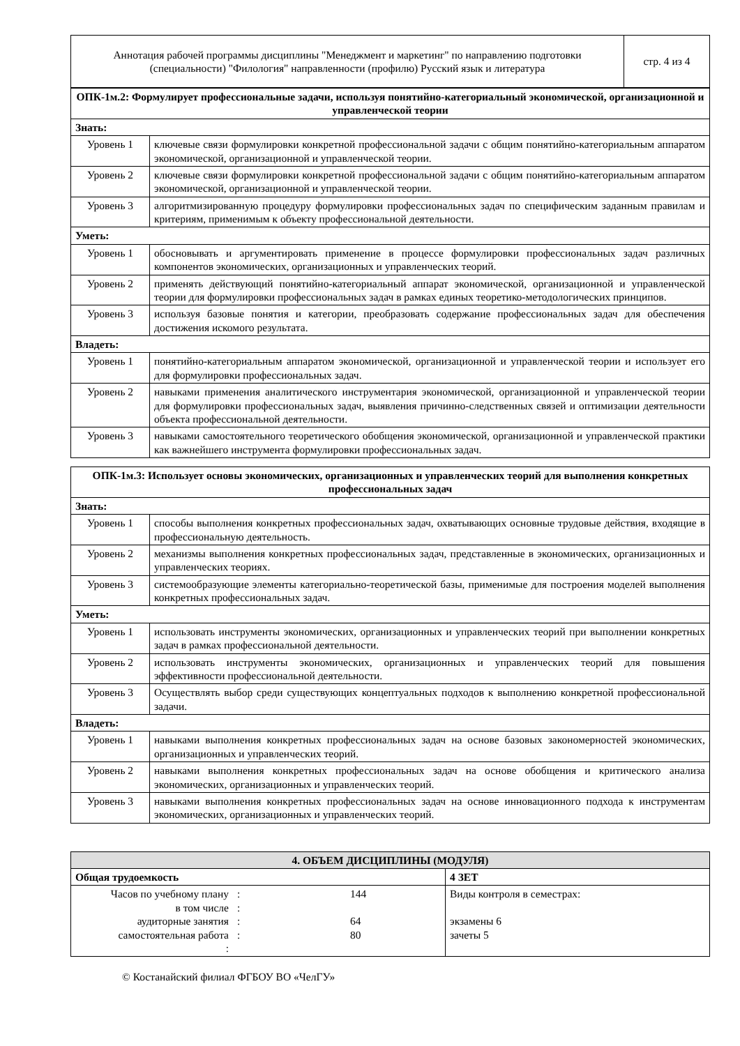| Аннотация рабочей программы дисциплины "Менеджмент и маркетинг" по направлению подготовки (специальности) "Филология" направленности (профилю) Русский язык и литература | стр. 4 из 4 |
| ОПК-1м.2: Формулирует профессиональные задачи, используя понятийно-категориальный экономической, организационной и управленческой теории | |
| Знать: | |
| Уровень 1 | ключевые связи формулировки конкретной профессиональной задачи с общим понятийно-категориальным аппаратом экономической, организационной и управленческой теории. |
| Уровень 2 | ключевые связи формулировки конкретной профессиональной задачи с общим понятийно-категориальным аппаратом экономической, организационной и управленческой теории. |
| Уровень 3 | алгоритмизированную процедуру формулировки профессиональных задач по специфическим заданным правилам и критериям, применимым к объекту профессиональной деятельности. |
| Уметь: | |
| Уровень 1 | обосновывать и аргументировать применение в процессе формулировки профессиональных задач различных компонентов экономических, организационных и управленческих теорий. |
| Уровень 2 | применять действующий понятийно-категориальный аппарат экономической, организационной и управленческой теории для формулировки профессиональных задач в рамках единых теоретико-методологических принципов. |
| Уровень 3 | используя базовые понятия и категории, преобразовать содержание профессиональных задач для обеспечения достижения искомого результата. |
| Владеть: | |
| Уровень 1 | понятийно-категориальным аппаратом экономической, организационной и управленческой теории и использует его для формулировки профессиональных задач. |
| Уровень 2 | навыками применения аналитического инструментария экономической, организационной и управленческой теории для формулировки профессиональных задач, выявления причинно-следственных связей и оптимизации деятельности объекта профессиональной деятельности. |
| Уровень 3 | навыками самостоятельного теоретического обобщения экономической, организационной и управленческой практики как важнейшего инструмента формулировки профессиональных задач. |
| ОПК-1м.3: Использует основы экономических, организационных и управленческих теорий для выполнения конкретных профессиональных задач | |
| Знать: | |
| Уровень 1 | способы выполнения конкретных профессиональных задач, охватывающих основные трудовые действия, входящие в профессиональную деятельность. |
| Уровень 2 | механизмы выполнения конкретных профессиональных задач, представленные в экономических, организационных и управленческих теориях. |
| Уровень 3 | системообразующие элементы категориально-теоретической базы, применимые для построения моделей выполнения конкретных профессиональных задач. |
| Уметь: | |
| Уровень 1 | использовать инструменты экономических, организационных и управленческих теорий при выполнении конкретных задач в рамках профессиональной деятельности. |
| Уровень 2 | использовать инструменты экономических, организационных и управленческих теорий для повышения эффективности профессиональной деятельности. |
| Уровень 3 | Осуществлять выбор среди существующих концептуальных подходов к выполнению конкретной профессиональной задачи. |
| Владеть: | |
| Уровень 1 | навыками выполнения конкретных профессиональных задач на основе базовых закономерностей экономических, организационных и управленческих теорий. |
| Уровень 2 | навыками выполнения конкретных профессиональных задач на основе обобщения и критического анализа экономических, организационных и управленческих теорий. |
| Уровень 3 | навыками выполнения конкретных профессиональных задач на основе инновационного подхода к инструментам экономических, организационных и управленческих теорий. |
| 4. ОБЪЕМ ДИСЦИПЛИНЫ (МОДУЛЯ) | | | |
| Общая трудоемкость | | | 4 ЗЕТ |
| Часов по учебному плану в том числе аудиторные занятия самостоятельная работа : | : : : : | 144 64 80 | Виды контроля в семестрах: экзамены 6 зачеты 5 |
© Костанайский филиал ФГБОУ ВО «ЧелГУ»